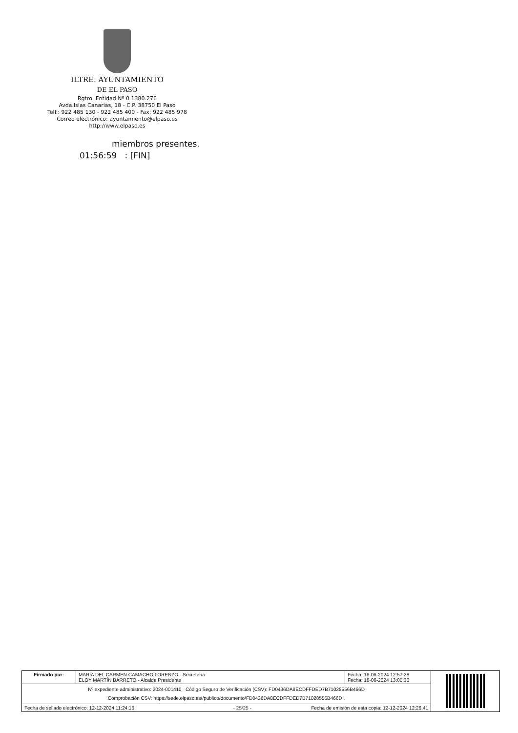ILTRE. AYUNTAMIENTO
DE EL PASO
Rgtro. Entidad Nº 0.1380.276
Avda.Islas Canarias, 18 - C.P. 38750 El Paso
Telf.: 922 485 130 - 922 485 400 - Fax: 922 485 978
Correo electrónico: ayuntamiento@elpaso.es
http://www.elpaso.es
miembros presentes.
01:56:59 : [FIN]
| Firmado por: | MARÍA DEL CARMEN CAMACHO LORENZO - Secretaria ELOY MARTÍN BARRETO - Alcalde Presidente | Fecha: 18-06-2024 12:57:28 Fecha: 18-06-2024 13:00:30 | |
| Nº expediente administrativo: 2024-001410 Código Seguro de Verificación (CSV): FD0436DA8ECDFFDED7B71028556B466D Comprobación CSV: https://sede.elpaso.es//publico/documento/FD0436DA8ECDFFDED7B71028556B466D . | | | |
| Fecha de sellado electrónico: 12-12-2024 11:24:16 - 25/25 - Fecha de emisión de esta copia: 12-12-2024 12:26:41 | | | |